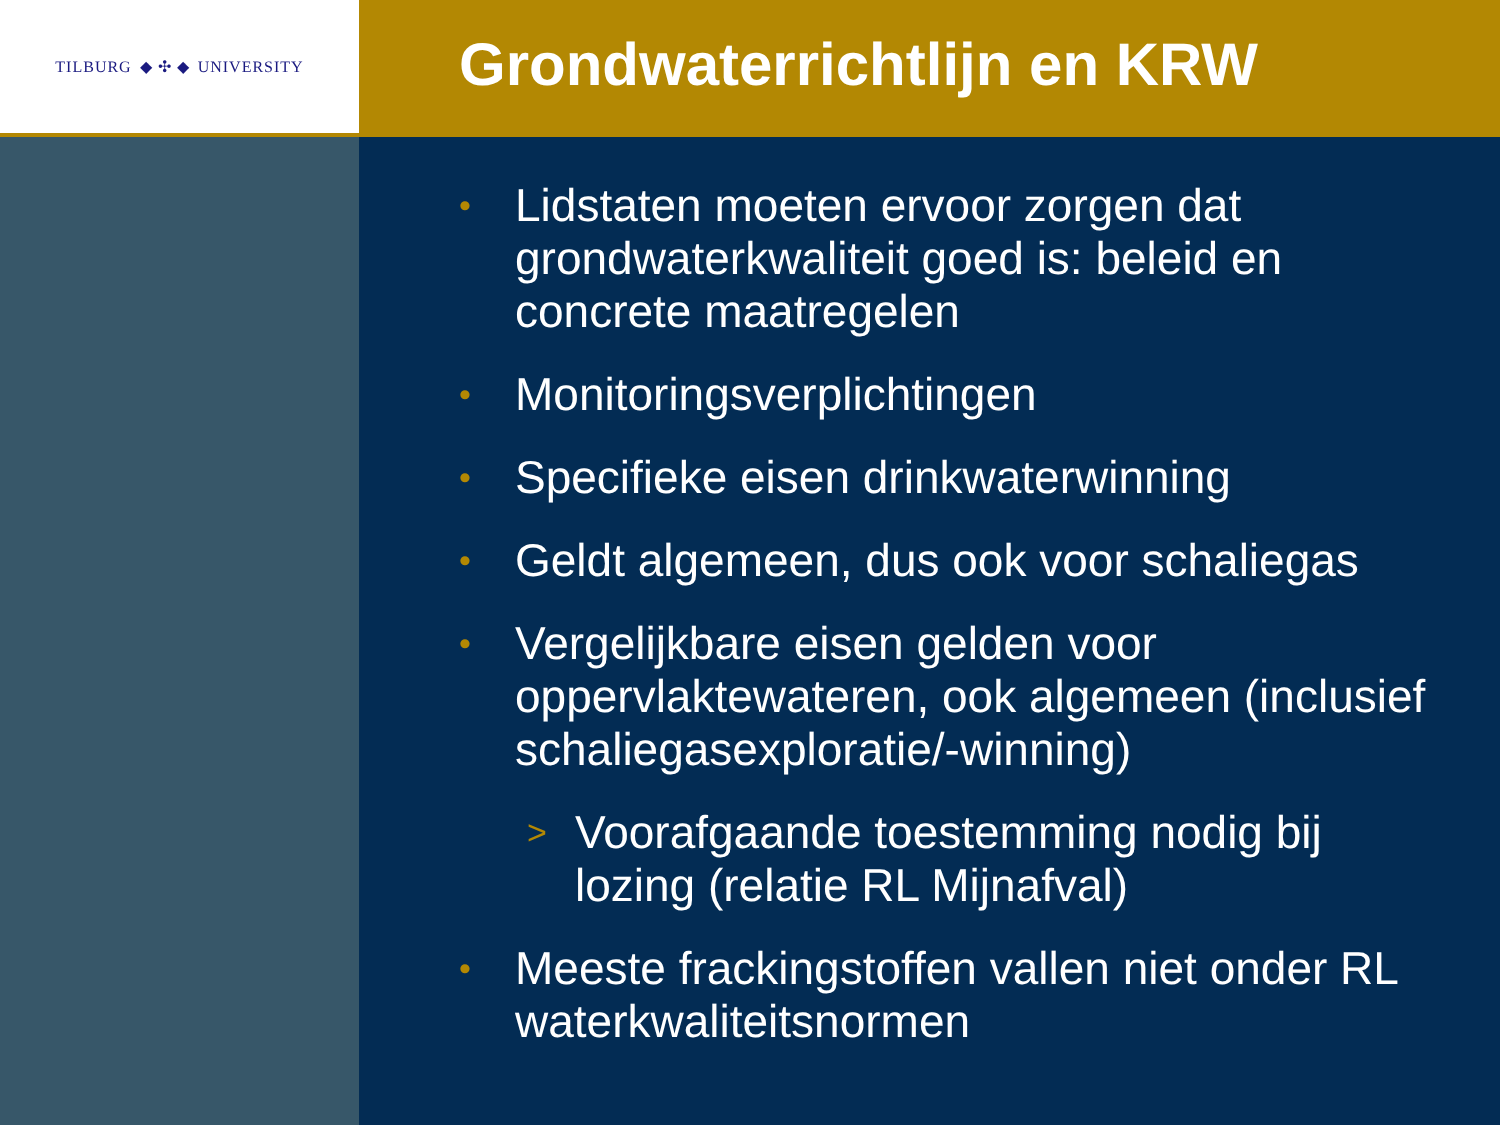TILBURG ◆ ✣ ◆ UNIVERSITY
Grondwaterrichtlijn en KRW
• Lidstaten moeten ervoor zorgen dat grondwaterkwaliteit goed is: beleid en concrete maatregelen
• Monitoringsverplichtingen
• Specifieke eisen drinkwaterwinning
• Geldt algemeen, dus ook voor schaliegas
• Vergelijkbare eisen gelden voor oppervlaktewateren, ook algemeen (inclusief schaliegasexploratie/-winning)
> Voorafgaande toestemming nodig bij lozing (relatie RL Mijnafval)
• Meeste frackingstoffen vallen niet onder RL waterkwaliteitsnormen